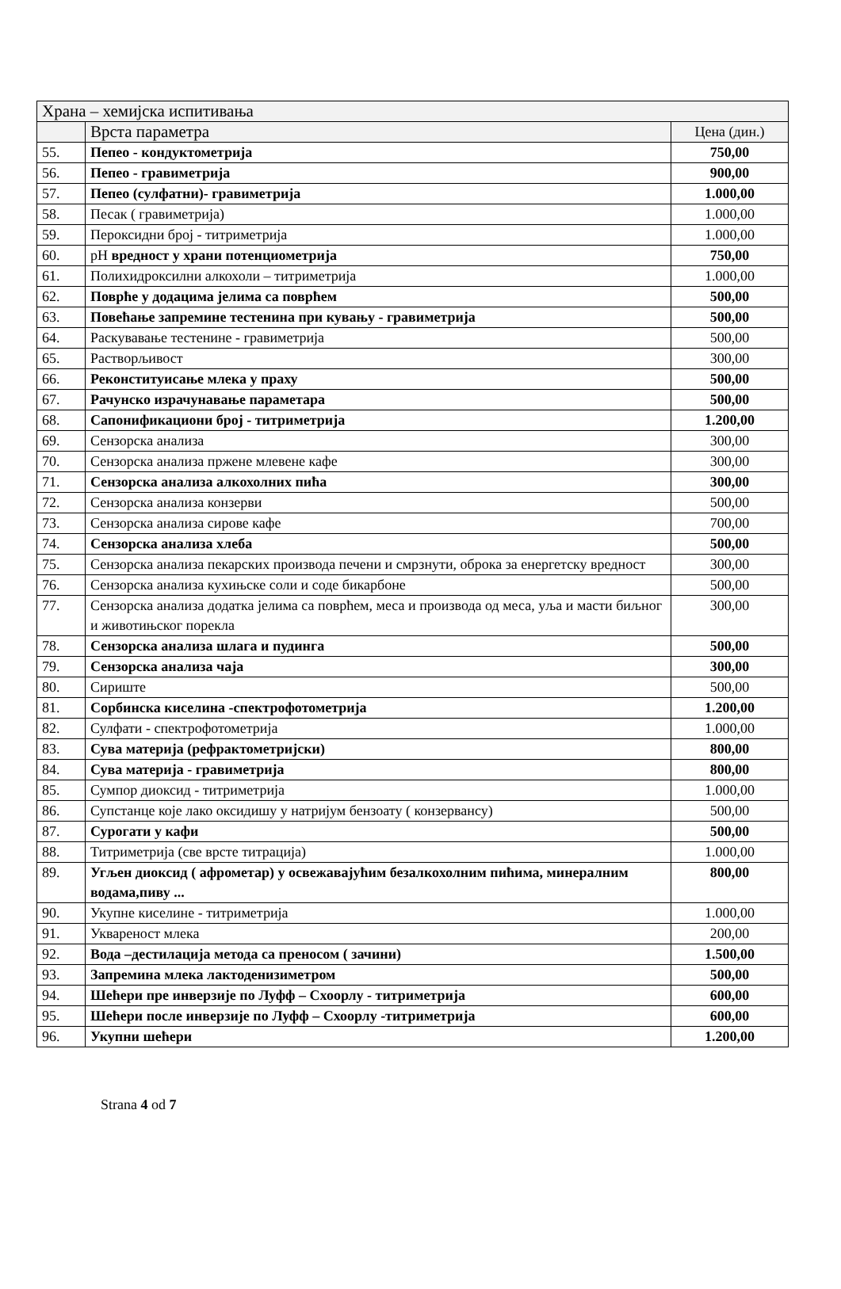| Храна – хемијска испитивања | | |
| --- | --- | --- |
| | Врста параметра | Цена (дин.) |
| 55. | Пепео - кондуктометрија | 750,00 |
| 56. | Пепео - гравиметрија | 900,00 |
| 57. | Пепео (сулфатни)- гравиметрија | 1.000,00 |
| 58. | Песак ( гравиметрија) | 1.000,00 |
| 59. | Пероксидни број - титриметрија | 1.000,00 |
| 60. | pH вредност у храни потенциометрија | 750,00 |
| 61. | Полихидроксилни алкохоли – титриметрија | 1.000,00 |
| 62. | Поврће у додацима јелима са поврћем | 500,00 |
| 63. | Повећање запремине тестенина при кувању - гравиметрија | 500,00 |
| 64. | Раскувавање тестенине - гравиметрија | 500,00 |
| 65. | Растворљивост | 300,00 |
| 66. | Реконституисање млека у праху | 500,00 |
| 67. | Рачунско израчунавање параметара | 500,00 |
| 68. | Сапонификациони број - титриметрија | 1.200,00 |
| 69. | Сензорска анализа | 300,00 |
| 70. | Сензорска анализа пржене млевене кафе | 300,00 |
| 71. | Сензорска анализа алкохолних пића | 300,00 |
| 72. | Сензорска анализа конзерви | 500,00 |
| 73. | Сензорска анализа сирове кафе | 700,00 |
| 74. | Сензорска анализа хлеба | 500,00 |
| 75. | Сензорска анализа пекарских производа печени и смрзнути, оброка за енергетску вредност | 300,00 |
| 76. | Сензорска анализа кухињске соли и соде бикарбоне | 500,00 |
| 77. | Сензорска анализа додатка јелима са поврћем, меса и производа од меса, уља и масти биљног и животињског порекла | 300,00 |
| 78. | Сензорска анализа шлага и пудинга | 500,00 |
| 79. | Сензорска анализа чаја | 300,00 |
| 80. | Сириште | 500,00 |
| 81. | Сорбинска киселина -спектрофотометрија | 1.200,00 |
| 82. | Сулфати - спектрофотометрија | 1.000,00 |
| 83. | Сува материја (рефрактометријски) | 800,00 |
| 84. | Сува материја - гравиметрија | 800,00 |
| 85. | Сумпор диоксид - титриметрија | 1.000,00 |
| 86. | Супстанце које лако оксидишу у натријум бензоату ( конзервансу) | 500,00 |
| 87. | Сурогати у кафи | 500,00 |
| 88. | Титриметрија (све врсте титрација) | 1.000,00 |
| 89. | Угљен диоксид ( афрометар) у освежавајућим безалкохолним пићима, минералним водама,пиву ... | 800,00 |
| 90. | Укупне киселине - титриметрија | 1.000,00 |
| 91. | Уквареност млека | 200,00 |
| 92. | Вода –дестилација метода са преносом ( зачини) | 1.500,00 |
| 93. | Запремина млека лактоденизиметром | 500,00 |
| 94. | Шећери пре инверзије по Луфф – Схоорлу - титриметрија | 600,00 |
| 95. | Шећери после инверзије по Луфф – Схоорлу -титриметрија | 600,00 |
| 96. | Укупни шећери | 1.200,00 |
Strana 4 od 7